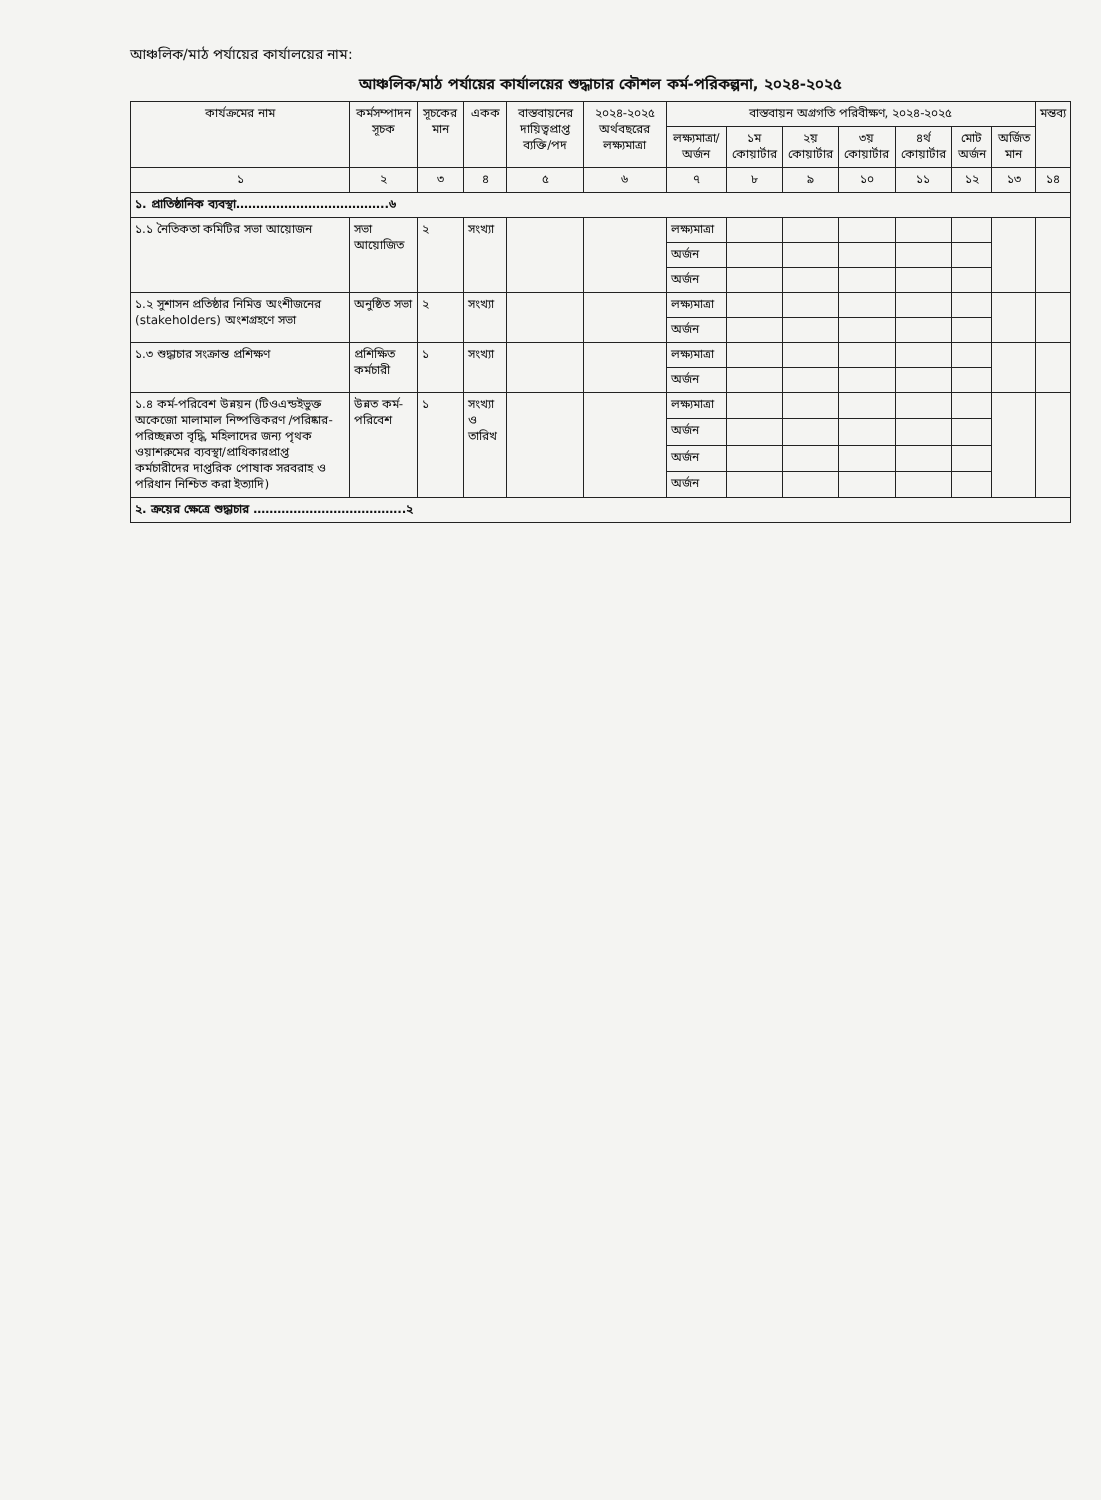আঞ্চলিক/মাঠ পর্যায়ের কার্যালয়ের নাম:
আঞ্চলিক/মাঠ পর্যায়ের কার্যালয়ের শুদ্ধাচার কৌশল কর্ম-পরিকল্পনা, ২০২৪-২০২৫
| কার্যক্রমের নাম | কর্মসম্পাদন সূচক | সূচকের মান | একক | বাস্তবায়নের দায়িত্বপ্রাপ্ত ব্যক্তি/পদ | ২০২৪-২০২৫ অর্থবছরের লক্ষ্যমাত্রা | বাস্তবায়ন অগ্রগতি পরিবীক্ষণ, ২০২৪-২০২৫ | | | | | | | মন্তব্য |
| --- | --- | --- | --- | --- | --- | --- | --- | --- | --- | --- | --- | --- | --- |
| | | | | | | লক্ষ্যমাত্রা/ অর্জন | ১ম কোয়ার্টার | ২য় কোয়ার্টার | ৩য় কোয়ার্টার | ৪র্থ কোয়ার্টার | মোট অর্জন | অর্জিত মান | |
| ১ | ২ | ৩ | ৪ | ৫ | ৬ | ৭ | ৮ | ৯ | ১০ | ১১ | ১২ | ১৩ | ১৪ |
| ১. প্রাতিষ্ঠানিক ব্যবস্থা………………………………..৬ | | | | | | | | | | | | | |
| ১.১ নৈতিকতা কমিটির সভা আয়োজন | সভা আয়োজিত | ২ | সংখ্যা | | | লক্ষ্যমাত্রা | | | | | | | |
| | | | | | | অর্জন | | | | | | | |
| | | | | | | অর্জন | | | | | | | |
| ১.২ সুশাসন প্রতিষ্ঠার নিমিত্ত অংশীজনের (stakeholders) অংশগ্রহণে সভা | অনুষ্ঠিত সভা | ২ | সংখ্যা | | | লক্ষ্যমাত্রা | | | | | | | |
| | | | | | | অর্জন | | | | | | | |
| ১.৩ শুদ্ধাচার সংক্রান্ত প্রশিক্ষণ | প্রশিক্ষিত কর্মচারী | ১ | সংখ্যা | | | লক্ষ্যমাত্রা | | | | | | | |
| | | | | | | অর্জন | | | | | | | |
| ১.৪ কর্ম-পরিবেশ উন্নয়ন (টিওএন্ডইভুক্ত অকেজো মালামাল নিষ্পত্তিকরণ /পরিষ্কার-পরিচ্ছন্নতা বৃদ্ধি, মহিলাদের জন্য পৃথক ওয়াশরুমের ব্যবস্থা/প্রাধিকারপ্রাপ্ত কর্মচারীদের দাপ্তরিক পোষাক সরবরাহ ও পরিধান নিশ্চিত করা ইত্যাদি) | উন্নত কর্ম-পরিবেশ | ১ | সংখ্যা ও তারিখ | | | লক্ষ্যমাত্রা | | | | | | | |
| | | | | | | অর্জন | | | | | | | |
| | | | | | | অর্জন | | | | | | | |
| | | | | | | অর্জন | | | | | | | |
| ২. ক্রয়ের ক্ষেত্রে শুদ্ধাচার ………………………………..২ | | | | | | | | | | | | | |